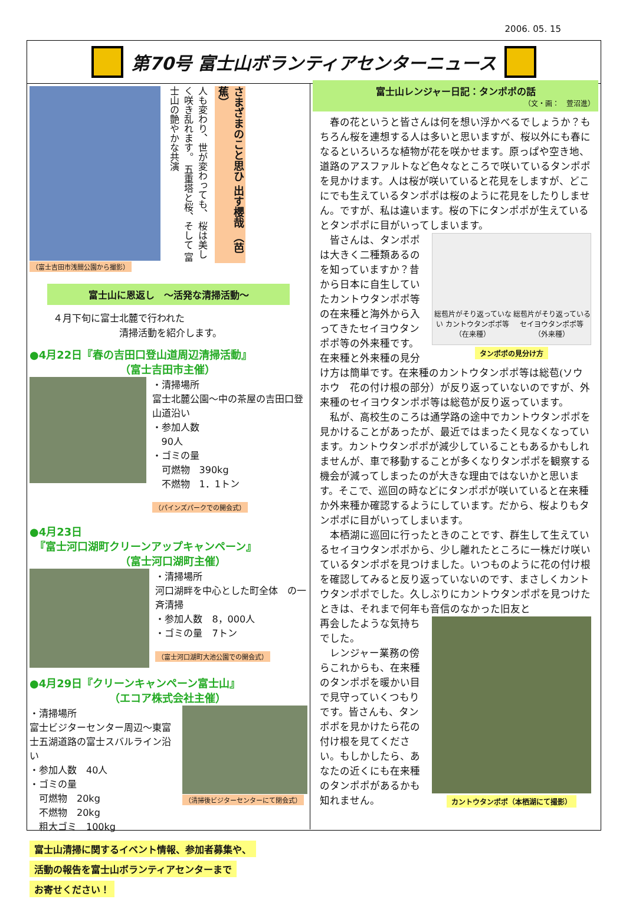2006. 05. 15
第70号 富士山ボランティアセンターニュース
（富士吉田市浅間公園から撮影）
人も変わり、世が変わっても、 桜は美しく咲き乱れます。 五重塔と桜、そして 富士山の艶やかな共演
さまざまのこと思ひ 出す櫻哉 （芭蕉）
富士山に恩返し　～活発な清掃活動～
４月下旬に富士北麓で行われた
　　　　　　　清掃活動を紹介します。
●4月22日『春の吉田口登山道周辺清掃活動』
　　　　　　　　　（富士吉田市主催）
・清掃場所
富士北麓公園～中の茶屋の吉田口登山道沿い
・参加人数
　90人
・ゴミの量
　可燃物　390kg
　不燃物　1．1トン
（パインズパークでの開会式）
●4月23日
　『富士河口湖町クリーンアップキャンペーン』
　　　　　　　　　（富士河口湖町主催）
・清掃場所
河口湖畔を中心とした町全体　の一斉清掃
・参加人数　8，000人
・ゴミの量　7トン
（富士河口湖町大池公園での開会式）
●4月29日『クリーンキャンペーン富士山』
　　　　　　　　（エコア株式会社主催）
・清掃場所
富士ビジターセンター周辺～東富士五湖道路の富士スバルライン沿い
・参加人数　40人
・ゴミの量
　可燃物　20kg
　不燃物　20kg
　粗大ゴミ　100kg
（清掃後ビジターセンターにて閉会式）
富士山清掃に関するイベント情報、参加者募集や、
活動の報告を富士山ボランティアセンターまで
お寄せください！
富士山レンジャー日記：タンポポの話
（文・画：　萱沼進）
　春の花というと皆さんは何を想い浮かべるでしょうか？もちろん桜を連想する人は多いと思いますが、桜以外にも春になるといろいろな植物が花を咲かせます。原っぱや空き地、道路のアスファルトなど色々なところで咲いているタンポポを見かけます。人は桜が咲いていると花見をしますが、どこにでも生えているタンポポは桜のように花見をしたりしません。ですが、私は違います。桜の下にタンポポが生えているとタンポポに目がいってしまいます。
総苞片がそり返っていない カントウタンポポ等（在来種） 総苞片がそり返っている セイヨウタンポポ等（外来種）
タンポポの見分け方
　皆さんは、タンポポは大きく二種類あるのを知っていますか？昔から日本に自生していたカントウタンポポ等の在来種と海外から入ってきたセイヨウタンポポ等の外来種です。在来種と外来種の見分け方は簡単です。在来種のカントウタンポポ等は総苞(ソウホウ　花の付け根の部分）が反り返っていないのですが、外来種のセイヨウタンポポ等は総苞が反り返っています。
　私が、高校生のころは通学路の途中でカントウタンポポを見かけることがあったが、最近ではまったく見なくなっています。カントウタンポポが減少していることもあるかもしれませんが、車で移動することが多くなりタンポポを観察する機会が減ってしまったのが大きな理由ではないかと思います。そこで、巡回の時などにタンポポが咲いていると在来種か外来種か確認するようにしています。だから、桜よりもタンポポに目がいってしまいます。
　本栖湖に巡回に行ったときのことです、群生して生えているセイヨウタンポポから、少し離れたところに一株だけ咲いているタンポポを見つけました。いつものように花の付け根を確認してみると反り返っていないのです、まさしくカントウタンポポでした。久しぶりにカントウタンポポを見つけたときは、それまで何年も音信のなかった旧友と
カントウタンポポ（本栖湖にて撮影）
再会したような気持ちでした。
　レンジャー業務の傍らこれからも、在来種のタンポポを暖かい目で見守っていくつもりです。皆さんも、タンポポを見かけたら花の付け根を見てください。もしかしたら、あなたの近くにも在来種のタンポポがあるかも知れません。